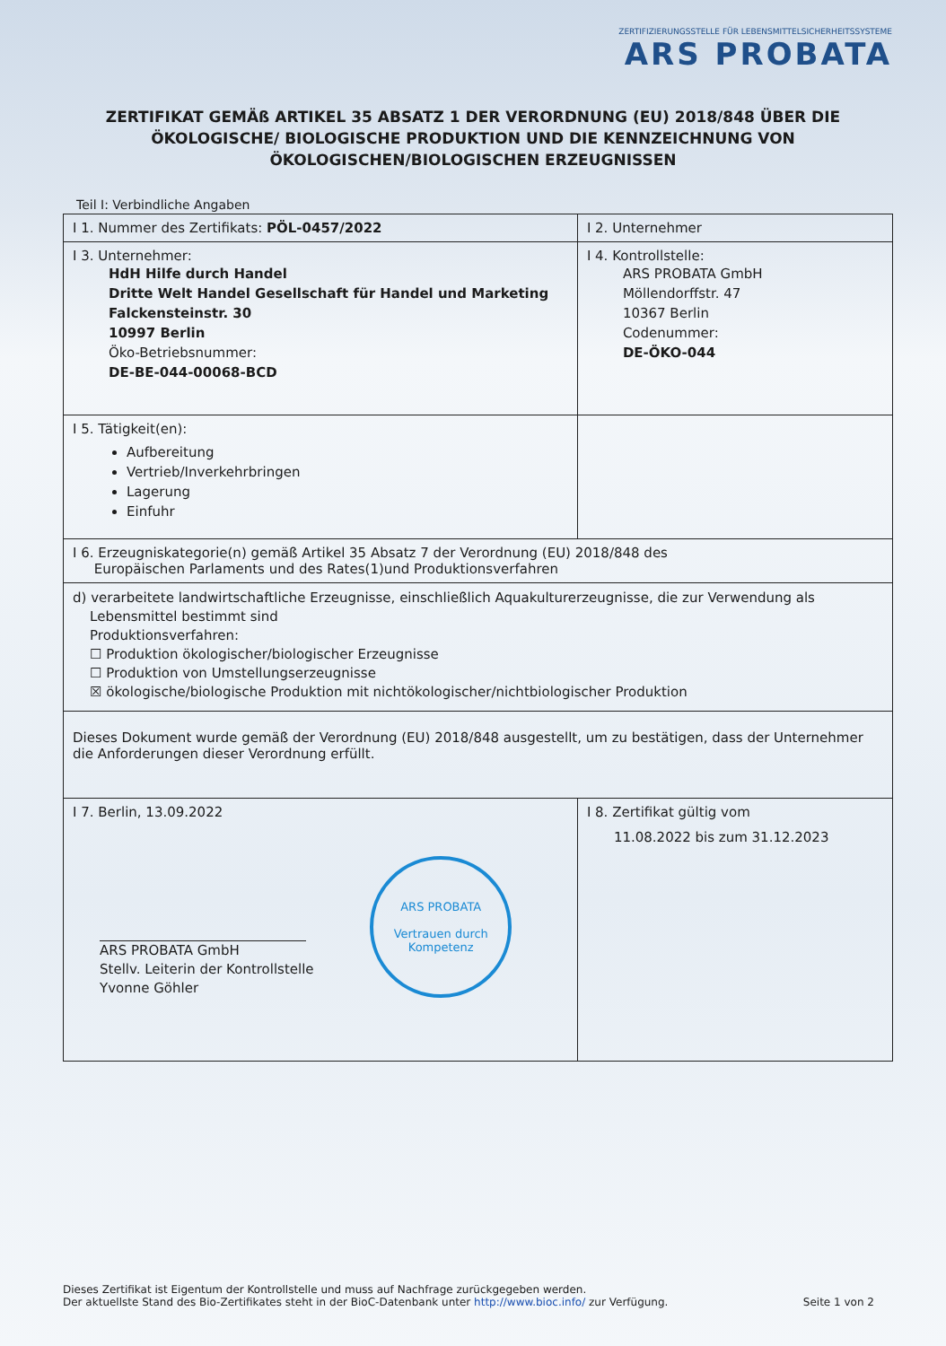ZERTIFIZIERUNGSSTELLE FÜR LEBENSMITTELSICHERHEITSSYSTEME
ARS PROBATA
ZERTIFIKAT GEMÄß ARTIKEL 35 ABSATZ 1 DER VERORDNUNG (EU) 2018/848 ÜBER DIE ÖKOLOGISCHE/ BIOLOGISCHE PRODUKTION UND DIE KENNZEICHNUNG VON ÖKOLOGISCHEN/BIOLOGISCHEN ERZEUGNISSEN
Teil I: Verbindliche Angaben
| I 1. Nummer des Zertifikats: PÖL-0457/2022 | I 2. Unternehmer |
| I 3. Unternehmer: HdH Hilfe durch Handel Dritte Welt Handel Gesellschaft für Handel und Marketing Falckensteinstr. 30 10997 Berlin Öko-Betriebsnummer: DE-BE-044-00068-BCD | I 4. Kontrollstelle: ARS PROBATA GmbH Möllendorffstr. 47 10367 Berlin Codenummer: DE-ÖKO-044 |
| I 5. Tätigkeit(en): Aufbereitung Vertrieb/Inverkehrbringen Lagerung Einfuhr | |
| I 6. Erzeugniskategorie(n) gemäß Artikel 35 Absatz 7 der Verordnung (EU) 2018/848 des Europäischen Parlaments und des Rates(1)und Produktionsverfahren | |
| d) verarbeitete landwirtschaftliche Erzeugnisse, einschließlich Aquakulturerzeugnisse, die zur Verwendung als Lebensmittel bestimmt sind Produktionsverfahren: ☐ Produktion ökologischer/biologischer Erzeugnisse ☐ Produktion von Umstellungserzeugnisse ☒ ökologische/biologische Produktion mit nichtökologischer/nichtbiologischer Produktion | |
| Dieses Dokument wurde gemäß der Verordnung (EU) 2018/848 ausgestellt, um zu bestätigen, dass der Unternehmer die Anforderungen dieser Verordnung erfüllt. | |
| I 7. Berlin, 13.09.2022 ARS PROBATA GmbH Stellv. Leiterin der Kontrollstelle Yvonne Göhler ARS PROBATA Vertrauen durch Kompetenz | I 8. Zertifikat gültig vom 11.08.2022 bis zum 31.12.2023 |
Dieses Zertifikat ist Eigentum der Kontrollstelle und muss auf Nachfrage zurückgegeben werden.
Der aktuellste Stand des Bio-Zertifikates steht in der BioC-Datenbank unter http://www.bioc.info/ zur Verfügung.
Seite 1 von 2